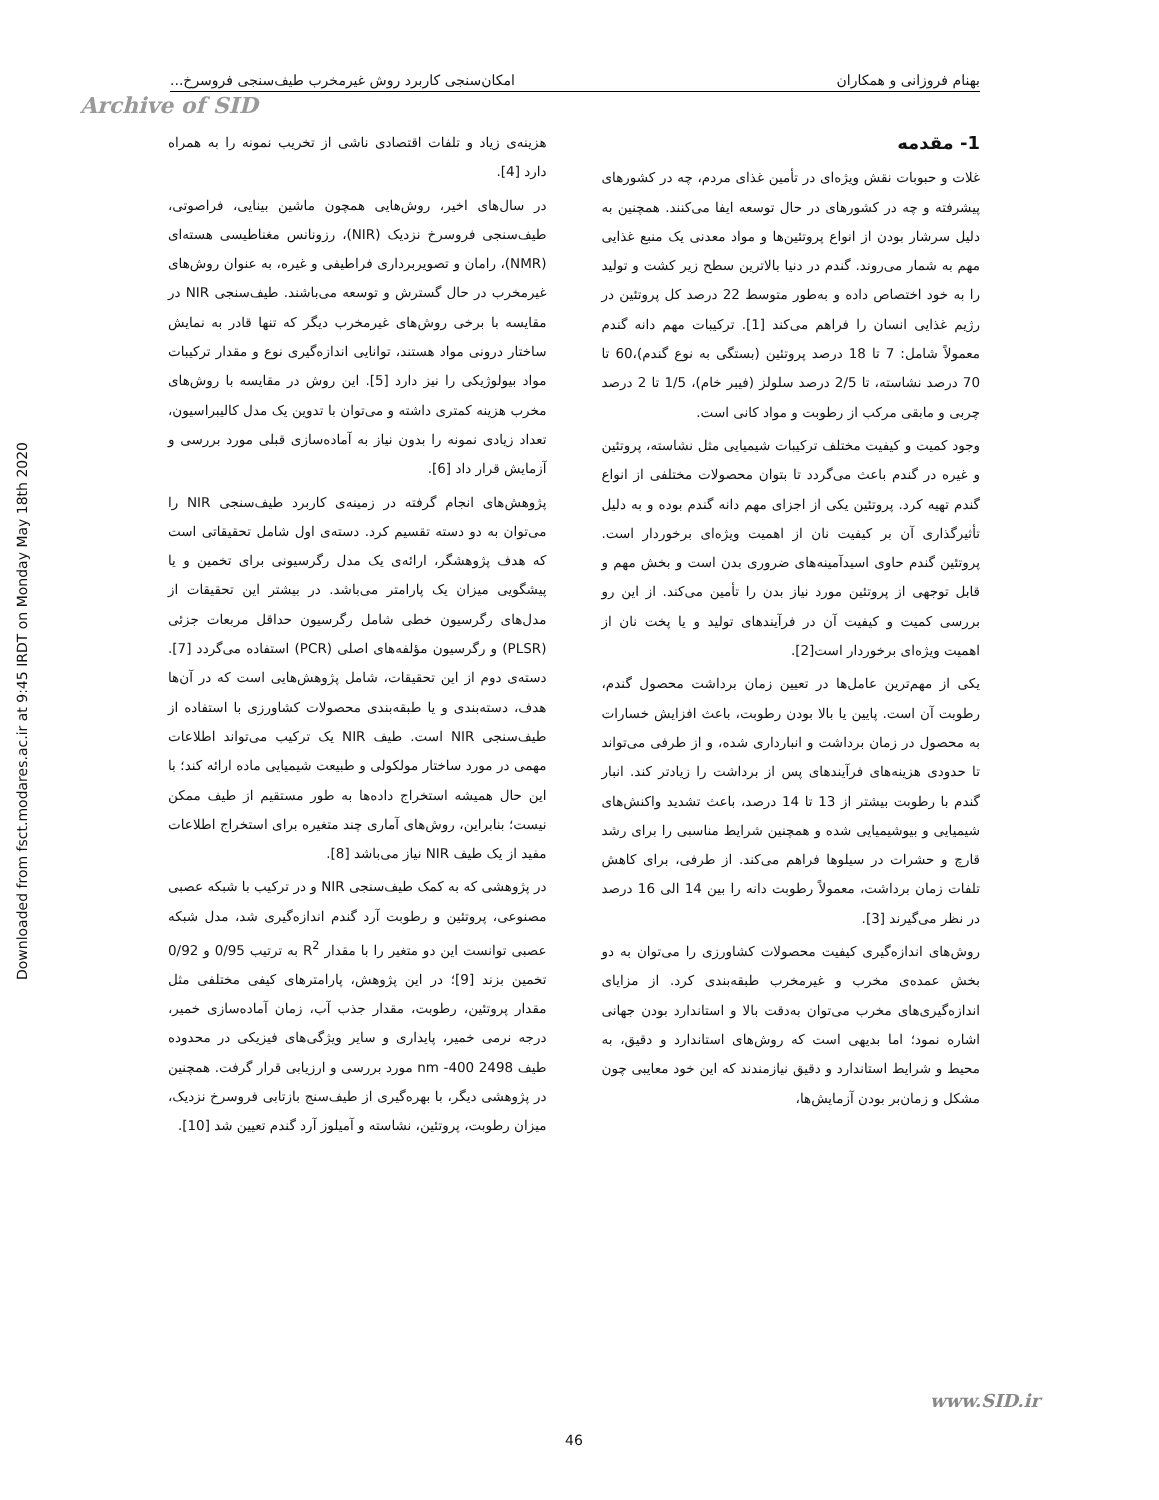Downloaded from fsct.modares.ac.ir at 9:45 IRDT on Monday May 18th 2020
بهنام فروزانی و همکاران امکان‌سنجی کاربرد روش غیرمخرب طیف‌سنجی فروسرخ...
Archive of SID
1- مقدمه
غلات و حبوبات نقش ویژه‌ای در تأمین غذای مردم، چه در کشورهای پیشرفته و چه در کشورهای در حال توسعه ایفا می‌کنند. همچنین به دلیل سرشار بودن از انواع پروتئین‌ها و مواد معدنی یک منبع غذایی مهم به شمار می‌روند. گندم در دنیا بالاترین سطح زیر کشت و تولید را به خود اختصاص داده و به‌طور متوسط 22 درصد کل پروتئین در رژیم غذایی انسان را فراهم می‌کند [1]. ترکیبات مهم دانه گندم معمولاً شامل: 7 تا 18 درصد پروتئین (بستگی به نوع گندم)،60 تا 70 درصد نشاسته، تا 2/5 درصد سلولز (فیبر خام)، 1/5 تا 2 درصد چربی و مابقی مرکب از رطوبت و مواد کانی است.
وجود کمیت و کیفیت مختلف ترکیبات شیمیایی مثل نشاسته، پروتئین و غیره در گندم باعث می‌گردد تا بتوان محصولات مختلفی از انواع گندم تهیه کرد. پروتئین یکی از اجزای مهم دانه گندم بوده و به دلیل تأثیرگذاری آن بر کیفیت نان از اهمیت ویژه‌ای برخوردار است. پروتئین گندم حاوی اسیدآمینه‌های ضروری بدن است و بخش مهم و قابل توجهی از پروتئین مورد نیاز بدن را تأمین می‌کند. از این رو بررسی کمیت و کیفیت آن در فرآیندهای تولید و یا پخت نان از اهمیت ویژه‌ای برخوردار است[2].
یکی از مهم‌ترین عامل‌ها در تعیین زمان برداشت محصول گندم، رطوبت آن است. پایین یا بالا بودن رطوبت، باعث افزایش خسارات به محصول در زمان برداشت و انبارداری شده، و از طرفی می‌تواند تا حدودی هزینه‌های فرآیندهای پس از برداشت را زیادتر کند. انبار گندم با رطوبت بیشتر از 13 تا 14 درصد، باعث تشدید واکنش‌های شیمیایی و بیوشیمیایی شده و همچنین شرایط مناسبی را برای رشد قارچ و حشرات در سیلوها فراهم می‌کند. از طرفی، برای کاهش تلفات زمان برداشت، معمولاً رطوبت دانه را بین 14 الی 16 درصد در نظر می‌گیرند [3].
روش‌های اندازه‌گیری کیفیت محصولات کشاورزی را می‌توان به دو بخش عمده‌ی مخرب و غیرمخرب طبقه‌بندی کرد. از مزایای اندازه‌گیری‌های مخرب می‌توان به‌دقت بالا و استاندارد بودن جهانی اشاره نمود؛ اما بدیهی است که روش‌های استاندارد و دقیق، به محیط و شرایط استاندارد و دقیق نیازمندند که این خود معایبی چون مشکل و زمان‌بر بودن آزمایش‌ها،
هزینه‌ی زیاد و تلفات اقتصادی ناشی از تخریب نمونه را به همراه دارد [4].
در سال‌های اخیر، روش‌هایی همچون ماشین بینایی، فراصوتی، طیف‌سنجی فروسرخ نزدیک (NIR)، رزونانس مغناطیسی هسته‌ای (NMR)، رامان و تصویربرداری فراطیفی و غیره، به عنوان روش‌های غیرمخرب در حال گسترش و توسعه می‌باشند. طیف‌سنجی NIR در مقایسه با برخی روش‌های غیرمخرب دیگر که تنها قادر به نمایش ساختار درونی مواد هستند، توانایی اندازه‌گیری نوع و مقدار ترکیبات مواد بیولوژیکی را نیز دارد [5]. این روش در مقایسه با روش‌های مخرب هزینه کمتری داشته و می‌توان با تدوین یک مدل کالیبراسیون، تعداد زیادی نمونه را بدون نیاز به آماده‌سازی قبلی مورد بررسی و آزمایش قرار داد [6].
پژوهش‌های انجام گرفته در زمینه‌ی کاربرد طیف‌سنجی NIR را می‌توان به دو دسته تقسیم کرد. دسته‌ی اول شامل تحقیقاتی است که هدف پژوهشگر، ارائه‌ی یک مدل رگرسیونی برای تخمین و یا پیشگویی میزان یک پارامتر می‌باشد. در بیشتر این تحقیقات از مدل‌های رگرسیون خطی شامل رگرسیون حداقل مربعات جزئی (PLSR) و رگرسیون مؤلفه‌های اصلی (PCR) استفاده می‌گردد [7]. دسته‌ی دوم از این تحقیقات، شامل پژوهش‌هایی است که در آن‌ها هدف، دسته‌بندی و یا طبقه‌بندی محصولات کشاورزی با استفاده از طیف‌سنجی NIR است. طیف NIR یک ترکیب می‌تواند اطلاعات مهمی در مورد ساختار مولکولی و طبیعت شیمیایی ماده ارائه کند؛ با این حال همیشه استخراج داده‌ها به طور مستقیم از طیف ممکن نیست؛ بنابراین، روش‌های آماری چند متغیره برای استخراج اطلاعات مفید از یک طیف NIR نیاز می‌باشد [8].
در پژوهشی که به کمک طیف‌سنجی NIR و در ترکیب با شبکه عصبی مصنوعی، پروتئین و رطوبت آرد گندم اندازه‌گیری شد، مدل شبکه عصبی توانست این دو متغیر را با مقدار R<sup>2</sup> به ترتیب 0/95 و 0/92 تخمین بزند [9]؛ در این پژوهش، پارامترهای کیفی مختلفی مثل مقدار پروتئین، رطوبت، مقدار جذب آب، زمان آماده‌سازی خمیر، درجه نرمی خمیر، پایداری و سایر ویژگی‌های فیزیکی در محدوده طیف 2498 nm -400 مورد بررسی و ارزیابی قرار گرفت. همچنین در پژوهشی دیگر، با بهره‌گیری از طیف‌سنج بازتابی فروسرخ نزدیک، میزان رطوبت، پروتئین، نشاسته و آمیلوز آرد گندم تعیین شد [10].
www.SID.ir
46